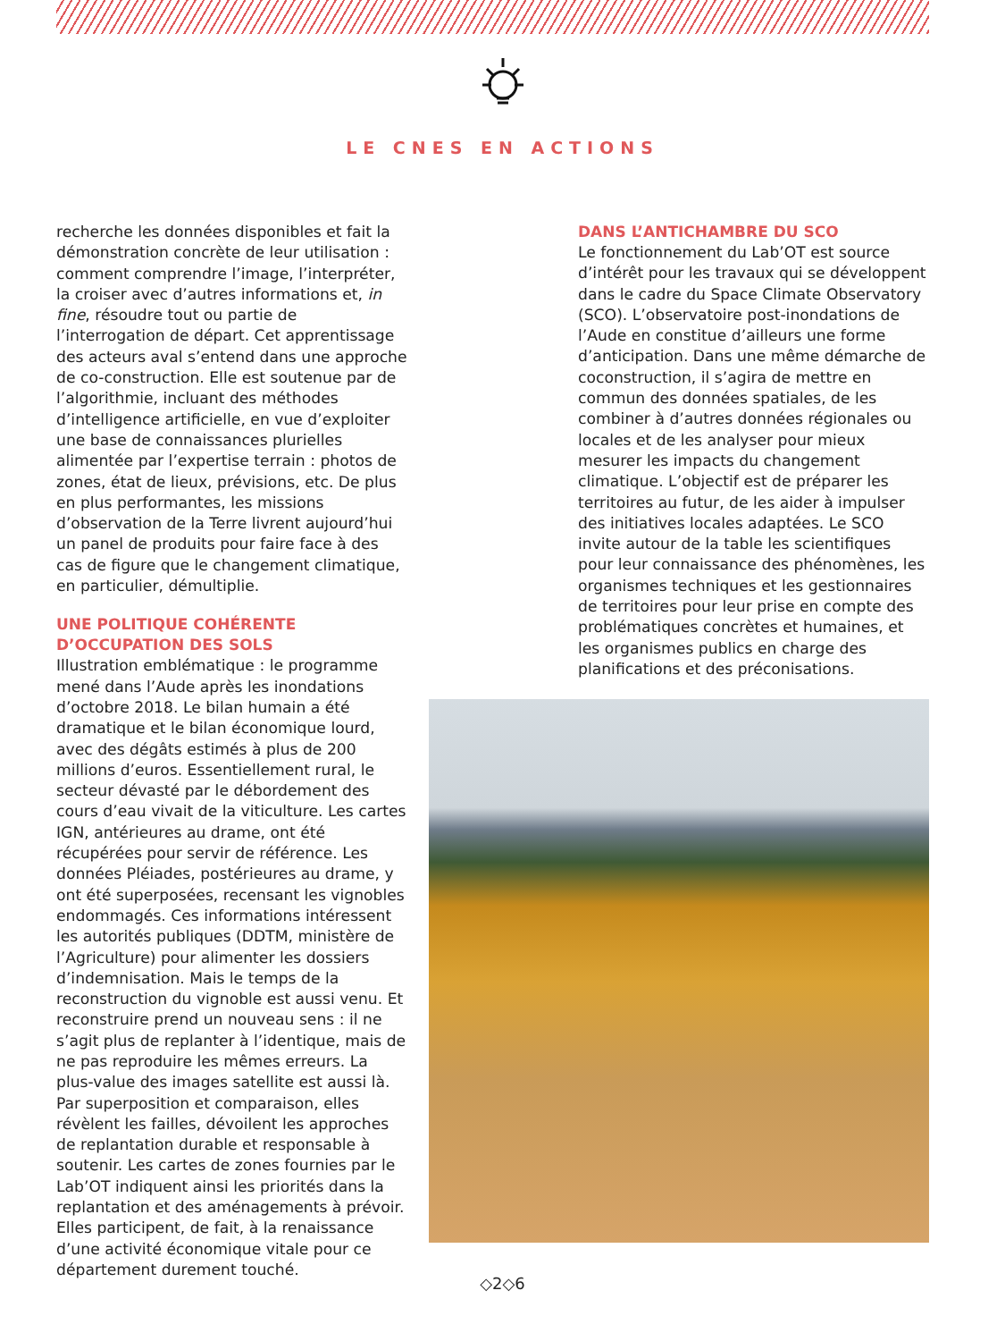LE CNES EN ACTIONS
recherche les données disponibles et fait la démonstration concrète de leur utilisation : comment comprendre l’image, l’interpréter, la croiser avec d’autres informations et, in fine, résoudre tout ou partie de l’interrogation de départ. Cet apprentissage des acteurs aval s’entend dans une approche de co-construction. Elle est soutenue par de l’algorithmie, incluant des méthodes d’intelligence artificielle, en vue d’exploiter une base de connaissances plurielles alimentée par l’expertise terrain : photos de zones, état de lieux, prévisions, etc. De plus en plus performantes, les missions d’observation de la Terre livrent aujourd’hui un panel de produits pour faire face à des cas de figure que le changement climatique, en particulier, démultiplie.
UNE POLITIQUE COHÉRENTE D’OCCUPATION DES SOLS
Illustration emblématique : le programme mené dans l’Aude après les inondations d’octobre 2018. Le bilan humain a été dramatique et le bilan économique lourd, avec des dégâts estimés à plus de 200 millions d’euros. Essentiellement rural, le secteur dévasté par le débordement des cours d’eau vivait de la viticulture. Les cartes IGN, antérieures au drame, ont été récupérées pour servir de référence. Les données Pléiades, postérieures au drame, y ont été superposées, recensant les vignobles endommagés. Ces informations intéressent les autorités publiques (DDTM, ministère de l’Agriculture) pour alimenter les dossiers d’indemnisation. Mais le temps de la reconstruction du vignoble est aussi venu. Et reconstruire prend un nouveau sens : il ne s’agit plus de replanter à l’identique, mais de ne pas reproduire les mêmes erreurs. La plus-value des images satellite est aussi là. Par superposition et comparaison, elles révèlent les failles, dévoilent les approches de replantation durable et responsable à soutenir. Les cartes de zones fournies par le Lab’OT indiquent ainsi les priorités dans la replantation et des aménagements à prévoir. Elles participent, de fait, à la renaissance d’une activité économique vitale pour ce département durement touché.
DANS L’ANTICHAMBRE DU SCO
Le fonctionnement du Lab’OT est source d’intérêt pour les travaux qui se développent dans le cadre du Space Climate Observatory (SCO). L’observatoire post-inondations de l’Aude en constitue d’ailleurs une forme d’anticipation. Dans une même démarche de coconstruction, il s’agira de mettre en commun des données spatiales, de les combiner à d’autres données régionales ou locales et de les analyser pour mieux mesurer les impacts du changement climatique. L’objectif est de préparer les territoires au futur, de les aider à impulser des initiatives locales adaptées. Le SCO invite autour de la table les scientifiques pour leur connaissance des phénomènes, les organismes techniques et les gestionnaires de territoires pour leur prise en compte des problématiques concrètes et humaines, et les organismes publics en charge des planifications et des préconisations.
◇2◇6